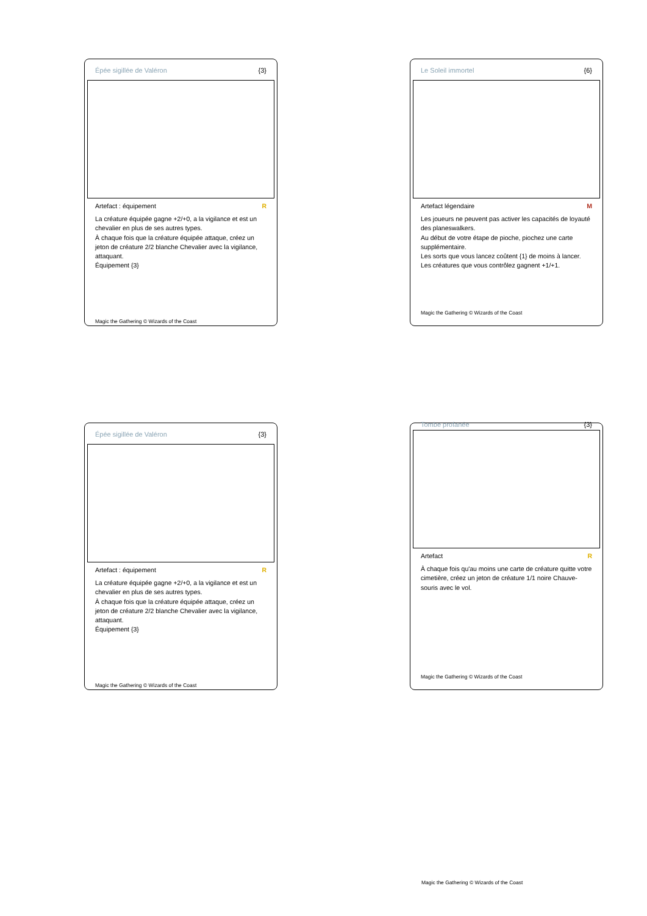Épée sigillée de Valéron {3}
Artefact : équipement R
La créature équipée gagne +2/+0, a la vigilance et est un chevalier en plus de ses autres types.
À chaque fois que la créature équipée attaque, créez un jeton de créature 2/2 blanche Chevalier avec la vigilance, attaquant.
Équipement {3}
Magic the Gathering © Wizards of the Coast
Le Soleil immortel {6}
Artefact légendaire M
Les joueurs ne peuvent pas activer les capacités de loyauté des planeswalkers.
Au début de votre étape de pioche, piochez une carte supplémentaire.
Les sorts que vous lancez coûtent {1} de moins à lancer.
Les créatures que vous contrôlez gagnent +1/+1.
Magic the Gathering © Wizards of the Coast
Épée sigillée de Valéron {3}
Artefact : équipement R
La créature équipée gagne +2/+0, a la vigilance et est un chevalier en plus de ses autres types.
À chaque fois que la créature équipée attaque, créez un jeton de créature 2/2 blanche Chevalier avec la vigilance, attaquant.
Équipement {3}
Magic the Gathering © Wizards of the Coast
Tombe profanée {3}
Artefact R
À chaque fois qu'au moins une carte de créature quitte votre cimetière, créez un jeton de créature 1/1 noire Chauve-souris avec le vol.
Magic the Gathering © Wizards of the Coast
Magic the Gathering © Wizards of the Coast